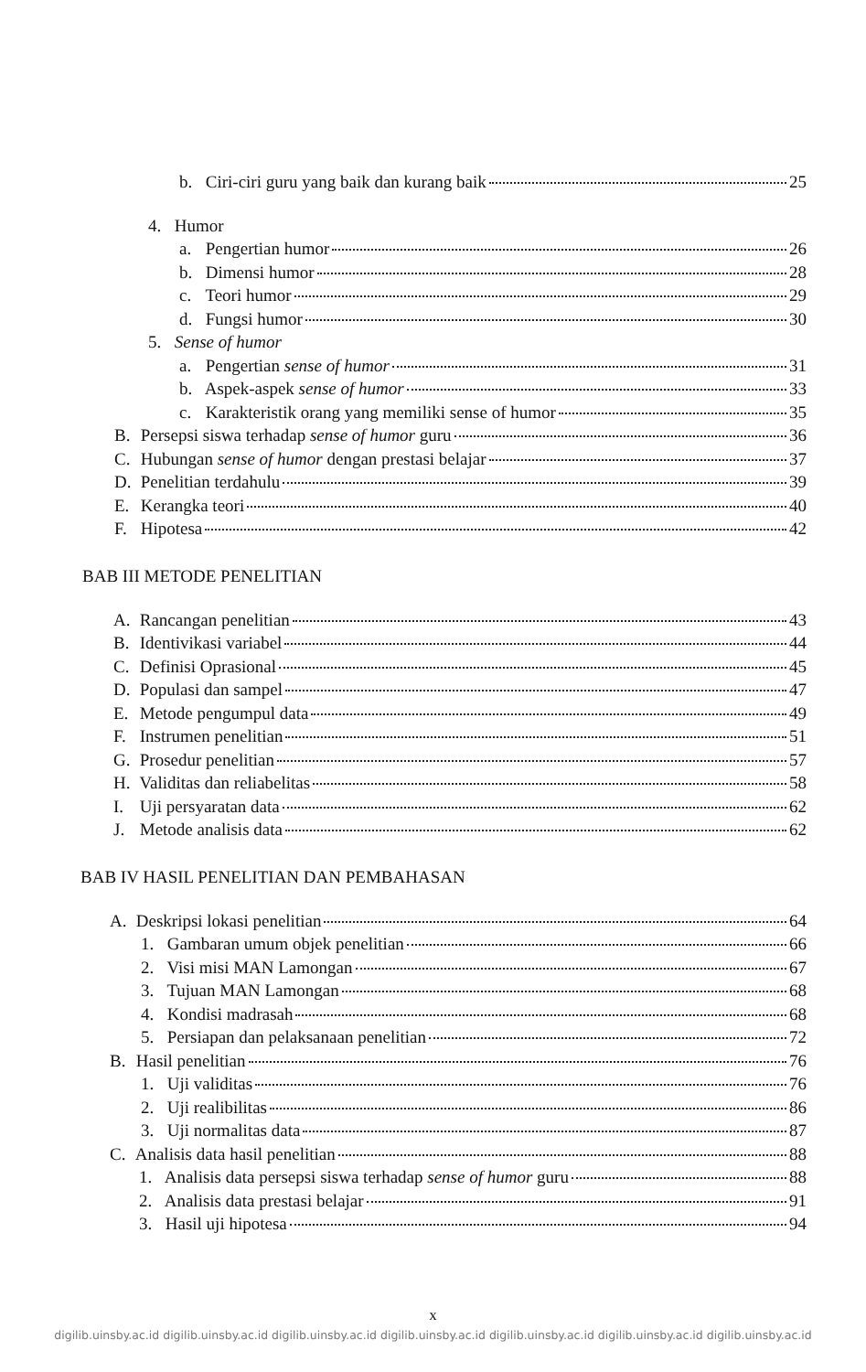b. Ciri-ciri guru yang baik dan kurang baik 25
4. Humor
a. Pengertian humor 26
b. Dimensi humor 28
c. Teori humor 29
d. Fungsi humor 30
5. Sense of humor
a. Pengertian sense of humor 31
b. Aspek-aspek sense of humor 33
c. Karakteristik orang yang memiliki sense of humor 35
B. Persepsi siswa terhadap sense of humor guru 36
C. Hubungan sense of humor dengan prestasi belajar 37
D. Penelitian terdahulu 39
E. Kerangka teori 40
F. Hipotesa 42
BAB III METODE PENELITIAN
A. Rancangan penelitian 43
B. Identivikasi variabel 44
C. Definisi Oprasional 45
D. Populasi dan sampel 47
E. Metode pengumpul data 49
F. Instrumen penelitian 51
G. Prosedur penelitian 57
H. Validitas dan reliabelitas 58
I. Uji persyaratan data 62
J. Metode analisis data 62
BAB IV HASIL PENELITIAN DAN PEMBAHASAN
A. Deskripsi lokasi penelitian 64
1. Gambaran umum objek penelitian 66
2. Visi misi MAN Lamongan 67
3. Tujuan MAN Lamongan 68
4. Kondisi madrasah 68
5. Persiapan dan pelaksanaan penelitian 72
B. Hasil penelitian 76
1. Uji validitas 76
2. Uji realibilitas 86
3. Uji normalitas data 87
C. Analisis data hasil penelitian 88
1. Analisis data persepsi siswa terhadap sense of humor guru 88
2. Analisis data prestasi belajar 91
3. Hasil uji hipotesa 94
x
digilib.uinsby.ac.id digilib.uinsby.ac.id digilib.uinsby.ac.id digilib.uinsby.ac.id digilib.uinsby.ac.id digilib.uinsby.ac.id digilib.uinsby.ac.id